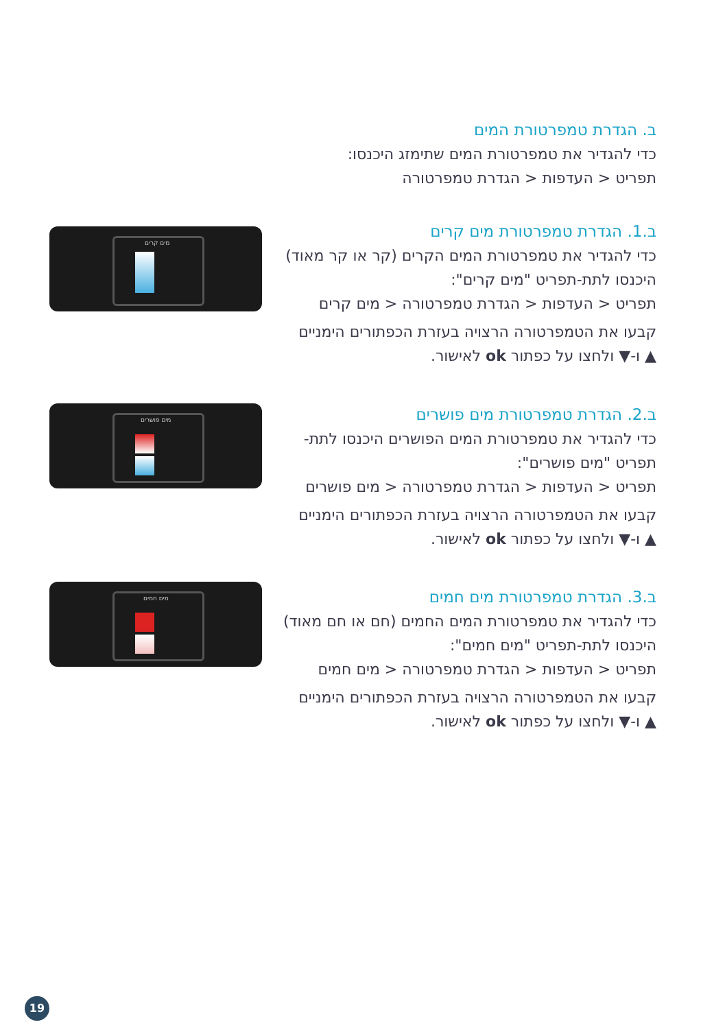ב. הגדרת טמפרטורת המים
כדי להגדיר את טמפרטורת המים שתימזג היכנסו:
תפריט < העדפות < הגדרת טמפרטורה
ב.1. הגדרת טמפרטורת מים קרים
כדי להגדיר את טמפרטורת המים הקרים (קר או קר מאוד)
היכנסו לתת-תפריט "מים קרים":
תפריט < העדפות < הגדרת טמפרטורה < מים קרים
קבעו את הטמפרטורה הרצויה בעזרת הכפתורים הימניים
▲ ו-▼ ולחצו על כפתור ok לאישור.
מים קרים
ב.2. הגדרת טמפרטורת מים פושרים
כדי להגדיר את טמפרטורת המים הפושרים היכנסו לתת-
תפריט "מים פושרים":
תפריט < העדפות < הגדרת טמפרטורה < מים פושרים
קבעו את הטמפרטורה הרצויה בעזרת הכפתורים הימניים
▲ ו-▼ ולחצו על כפתור ok לאישור.
מים פושרים
ב.3. הגדרת טמפרטורת מים חמים
כדי להגדיר את טמפרטורת המים החמים (חם או חם מאוד)
היכנסו לתת-תפריט "מים חמים":
תפריט < העדפות < הגדרת טמפרטורה < מים חמים
קבעו את הטמפרטורה הרצויה בעזרת הכפתורים הימניים
▲ ו-▼ ולחצו על כפתור ok לאישור.
מים חמים
19